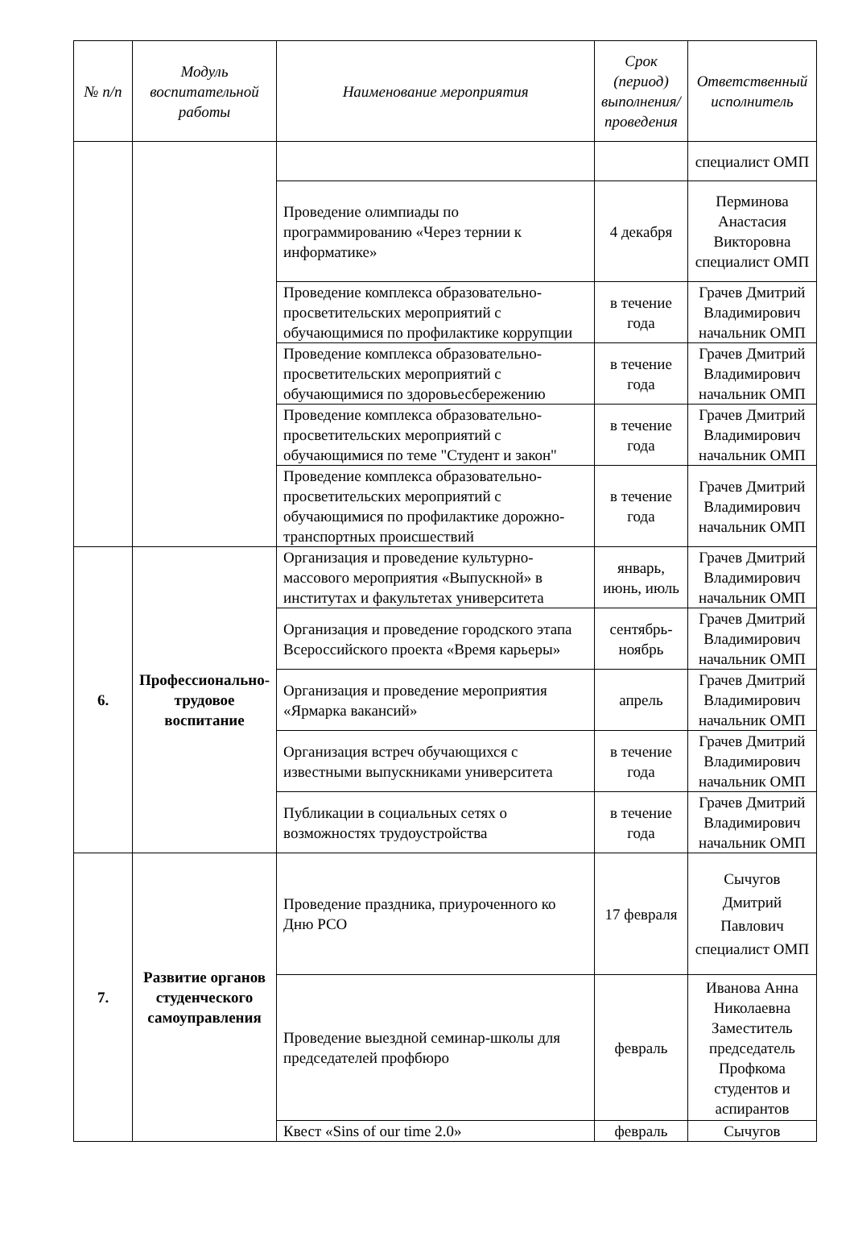| № п/п | Модуль воспитательной работы | Наименование мероприятия | Срок (период) выполнения/проведения | Ответственный исполнитель |
| --- | --- | --- | --- | --- |
| | | | | специалист ОМП |
| | | Проведение олимпиады по программированию «Через тернии к информатике» | 4 декабря | Перминова Анастасия Викторовна специалист ОМП |
| | | Проведение комплекса образовательно-просветительских мероприятий с обучающимися по профилактике коррупции | в течение года | Грачев Дмитрий Владимирович начальник ОМП |
| | | Проведение комплекса образовательно-просветительских мероприятий с обучающимися по здоровьесбережению | в течение года | Грачев Дмитрий Владимирович начальник ОМП |
| | | Проведение комплекса образовательно-просветительских мероприятий с обучающимися по теме "Студент и закон" | в течение года | Грачев Дмитрий Владимирович начальник ОМП |
| | | Проведение комплекса образовательно-просветительских мероприятий с обучающимися по профилактике дорожно-транспортных происшествий | в течение года | Грачев Дмитрий Владимирович начальник ОМП |
| 6. | Профессионально-трудовое воспитание | Организация и проведение культурно-массового мероприятия «Выпускной» в институтах и факультетах университета | январь, июнь, июль | Грачев Дмитрий Владимирович начальник ОМП |
| | | Организация и проведение городского этапа Всероссийского проекта «Время карьеры» | сентябрь-ноябрь | Грачев Дмитрий Владимирович начальник ОМП |
| | | Организация и проведение мероприятия «Ярмарка вакансий» | апрель | Грачев Дмитрий Владимирович начальник ОМП |
| | | Организация встреч обучающихся с известными выпускниками университета | в течение года | Грачев Дмитрий Владимирович начальник ОМП |
| | | Публикации в социальных сетях о возможностях трудоустройства | в течение года | Грачев Дмитрий Владимирович начальник ОМП |
| 7. | Развитие органов студенческого самоуправления | Проведение праздника, приуроченного ко Дню РСО | 17 февраля | Сычугов Дмитрий Павлович специалист ОМП |
| | | Проведение выездной семинар-школы для председателей профбюро | февраль | Иванова Анна Николаевна Заместитель председатель Профкома студентов и аспирантов |
| | | Квест «Sins of our time 2.0» | февраль | Сычугов |